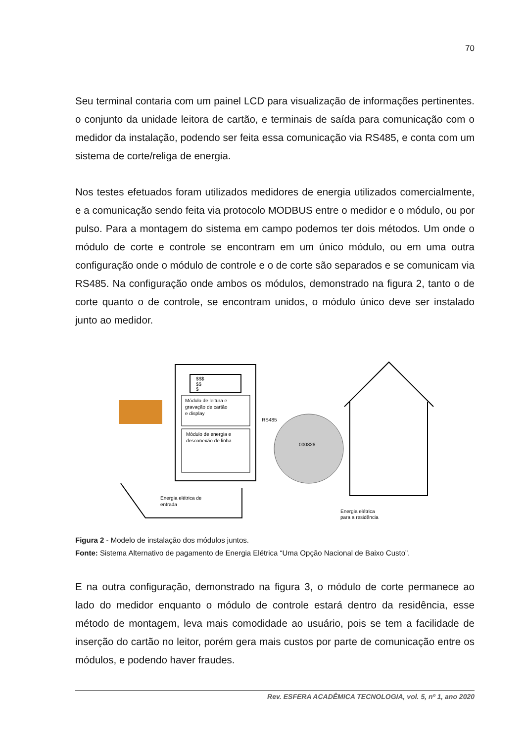70
Seu terminal contaria com um painel LCD para visualização de informações pertinentes. o conjunto da unidade leitora de cartão, e terminais de saída para comunicação com o medidor da instalação, podendo ser feita essa comunicação via RS485, e conta com um sistema de corte/religa de energia.
Nos testes efetuados foram utilizados medidores de energia utilizados comercialmente, e a comunicação sendo feita via protocolo MODBUS entre o medidor e o módulo, ou por pulso. Para a montagem do sistema em campo podemos ter dois métodos. Um onde o módulo de corte e controle se encontram em um único módulo, ou em uma outra configuração onde o módulo de controle e o de corte são separados e se comunicam via RS485. Na configuração onde ambos os módulos, demonstrado na figura 2, tanto o de corte quanto o de controle, se encontram unidos, o módulo único deve ser instalado junto ao medidor.
$$$
$$
$
Módulo de leitura e
gravação de cartão
e display
RS485
Módulo de energia e
desconexão de linha
000826
Energia elétrica de
entrada
Energia elétrica
para a residência
Figura 2 - Modelo de instalação dos módulos juntos.
Fonte: Sistema Alternativo de pagamento de Energia Elétrica “Uma Opção Nacional de Baixo Custo”.
E na outra configuração, demonstrado na figura 3, o módulo de corte permanece ao lado do medidor enquanto o módulo de controle estará dentro da residência, esse método de montagem, leva mais comodidade ao usuário, pois se tem a facilidade de inserção do cartão no leitor, porém gera mais custos por parte de comunicação entre os módulos, e podendo haver fraudes.
Rev. ESFERA ACADÊMICA TECNOLOGIA, vol. 5, nº 1, ano 2020